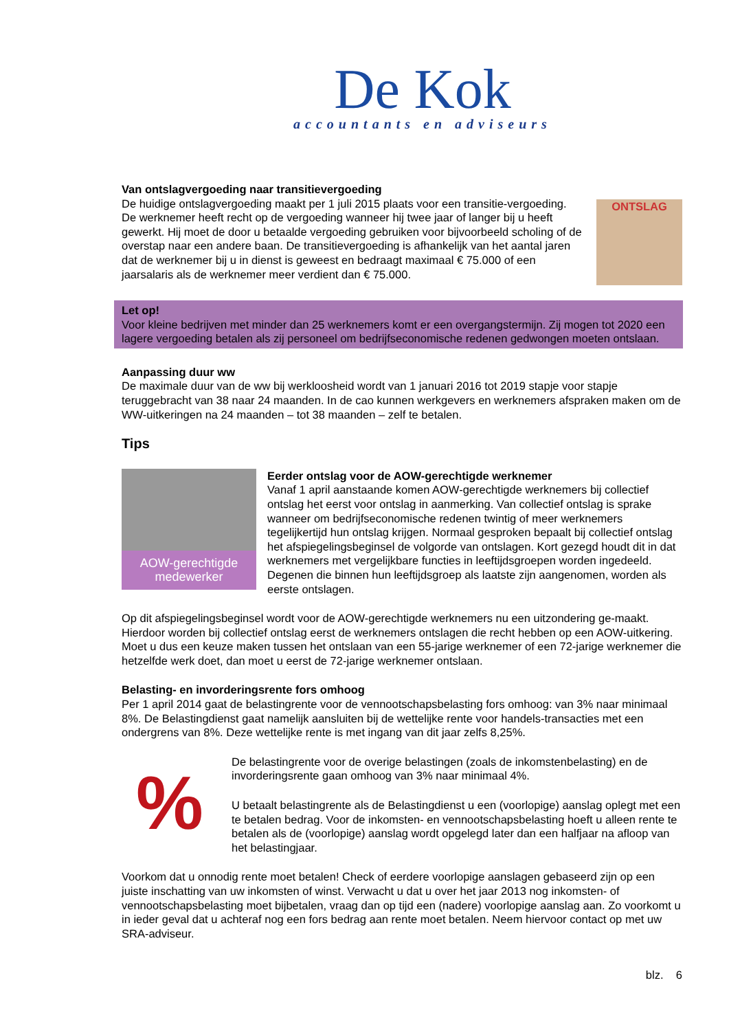De Kok
accountants en adviseurs
Van ontslagvergoeding naar transitievergoeding
De huidige ontslagvergoeding maakt per 1 juli 2015 plaats voor een transitie-vergoeding. De werknemer heeft recht op de vergoeding wanneer hij twee jaar of langer bij u heeft gewerkt. Hij moet de door u betaalde vergoeding gebruiken voor bijvoorbeeld scholing of de overstap naar een andere baan. De transitievergoeding is afhankelijk van het aantal jaren dat de werknemer bij u in dienst is geweest en bedraagt maximaal € 75.000 of een jaarsalaris als de werknemer meer verdient dan € 75.000.
ONTSLAG
Let op!
Voor kleine bedrijven met minder dan 25 werknemers komt er een overgangstermijn. Zij mogen tot 2020 een lagere vergoeding betalen als zij personeel om bedrijfseconomische redenen gedwongen moeten ontslaan.
Aanpassing duur ww
De maximale duur van de ww bij werkloosheid wordt van 1 januari 2016 tot 2019 stapje voor stapje teruggebracht van 38 naar 24 maanden. In de cao kunnen werkgevers en werknemers afspraken maken om de WW-uitkeringen na 24 maanden – tot 38 maanden – zelf te betalen.
Tips
AOW-gerechtigde medewerker
Eerder ontslag voor de AOW-gerechtigde werknemer
Vanaf 1 april aanstaande komen AOW-gerechtigde werknemers bij collectief ontslag het eerst voor ontslag in aanmerking. Van collectief ontslag is sprake wanneer om bedrijfseconomische redenen twintig of meer werknemers tegelijkertijd hun ontslag krijgen. Normaal gesproken bepaalt bij collectief ontslag het afspiegelingsbeginsel de volgorde van ontslagen. Kort gezegd houdt dit in dat werknemers met vergelijkbare functies in leeftijdsgroepen worden ingedeeld. Degenen die binnen hun leeftijdsgroep als laatste zijn aangenomen, worden als eerste ontslagen.
Op dit afspiegelingsbeginsel wordt voor de AOW-gerechtigde werknemers nu een uitzondering ge-maakt. Hierdoor worden bij collectief ontslag eerst de werknemers ontslagen die recht hebben op een AOW-uitkering. Moet u dus een keuze maken tussen het ontslaan van een 55-jarige werknemer of een 72-jarige werknemer die hetzelfde werk doet, dan moet u eerst de 72-jarige werknemer ontslaan.
Belasting- en invorderingsrente fors omhoog
Per 1 april 2014 gaat de belastingrente voor de vennootschapsbelasting fors omhoog: van 3% naar minimaal 8%. De Belastingdienst gaat namelijk aansluiten bij de wettelijke rente voor handels-transacties met een ondergrens van 8%. Deze wettelijke rente is met ingang van dit jaar zelfs 8,25%.
%
De belastingrente voor de overige belastingen (zoals de inkomstenbelasting) en de invorderingsrente gaan omhoog van 3% naar minimaal 4%.
U betaalt belastingrente als de Belastingdienst u een (voorlopige) aanslag oplegt met een te betalen bedrag. Voor de inkomsten- en vennootschapsbelasting hoeft u alleen rente te betalen als de (voorlopige) aanslag wordt opgelegd later dan een halfjaar na afloop van het belastingjaar.
Voorkom dat u onnodig rente moet betalen! Check of eerdere voorlopige aanslagen gebaseerd zijn op een juiste inschatting van uw inkomsten of winst. Verwacht u dat u over het jaar 2013 nog inkomsten- of vennootschapsbelasting moet bijbetalen, vraag dan op tijd een (nadere) voorlopige aanslag aan. Zo voorkomt u in ieder geval dat u achteraf nog een fors bedrag aan rente moet betalen. Neem hiervoor contact op met uw SRA-adviseur.
blz. 6